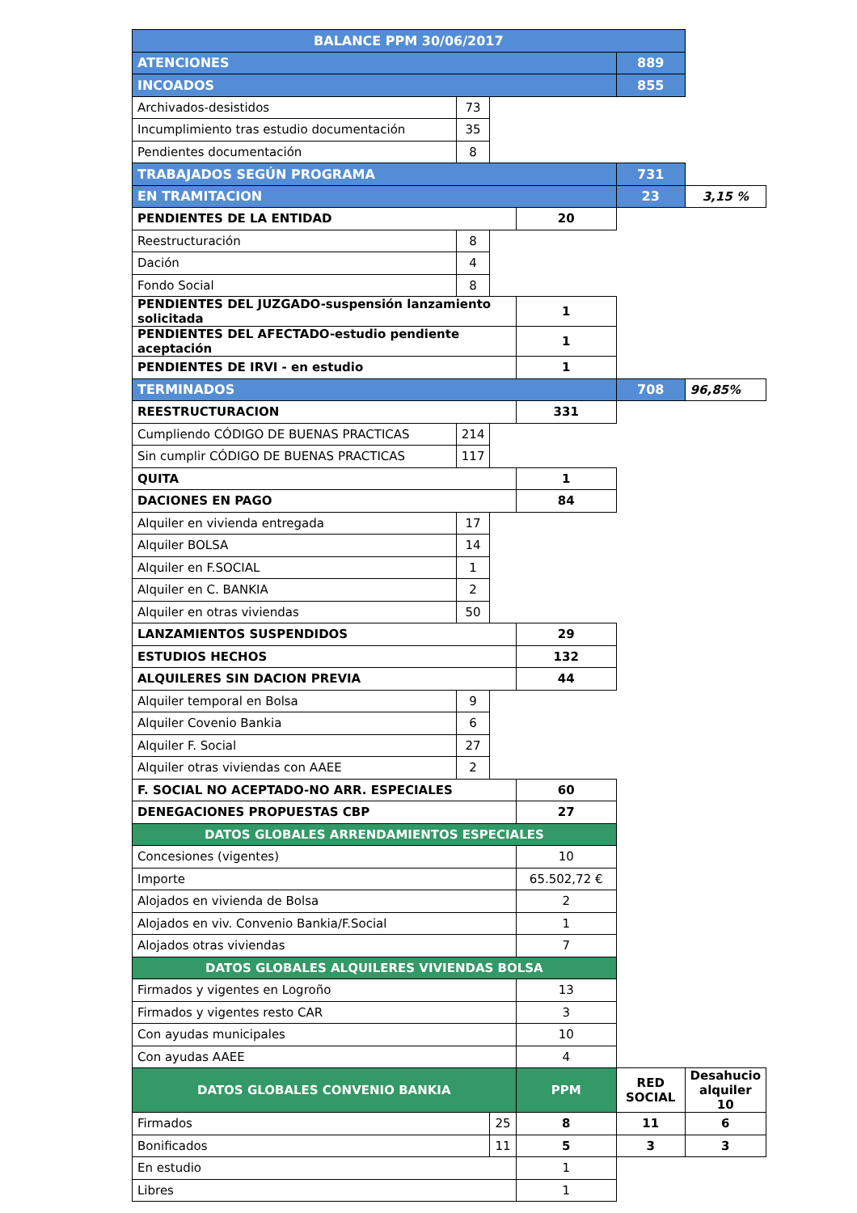| BALANCE PPM 30/06/2017 | | | | | |
| ATENCIONES | | | | 889 | |
| INCOADOS | | | | 855 | |
| Archivados-desistidos | 73 | | | | |
| Incumplimiento tras estudio documentación | 35 | | | | |
| Pendientes documentación | 8 | | | | |
| TRABAJADOS SEGÚN PROGRAMA | | | | 731 | |
| EN TRAMITACION | | | | 23 | 3,15 % |
| PENDIENTES DE LA ENTIDAD | | | 20 | | |
| Reestructuración | 8 | | | | |
| Dación | 4 | | | | |
| Fondo Social | 8 | | | | |
| PENDIENTES DEL JUZGADO-suspensión lanzamiento solicitada | | | 1 | | |
| PENDIENTES DEL AFECTADO-estudio pendiente aceptación | | | 1 | | |
| PENDIENTES DE IRVI - en estudio | | | 1 | | |
| TERMINADOS | | | | 708 | 96,85% |
| REESTRUCTURACION | | | 331 | | |
| Cumpliendo CÓDIGO DE BUENAS PRACTICAS | 214 | | | | |
| Sin cumplir CÓDIGO DE BUENAS PRACTICAS | 117 | | | | |
| QUITA | | | 1 | | |
| DACIONES EN PAGO | | | 84 | | |
| Alquiler en vivienda entregada | 17 | | | | |
| Alquiler BOLSA | 14 | | | | |
| Alquiler en F.SOCIAL | 1 | | | | |
| Alquiler en C. BANKIA | 2 | | | | |
| Alquiler en otras viviendas | 50 | | | | |
| LANZAMIENTOS SUSPENDIDOS | | | 29 | | |
| ESTUDIOS HECHOS | | | 132 | | |
| ALQUILERES SIN DACION PREVIA | | | 44 | | |
| Alquiler temporal en Bolsa | 9 | | | | |
| Alquiler Covenio Bankia | 6 | | | | |
| Alquiler F. Social | 27 | | | | |
| Alquiler otras viviendas con AAEE | 2 | | | | |
| F. SOCIAL NO ACEPTADO-NO ARR. ESPECIALES | | | 60 | | |
| DENEGACIONES PROPUESTAS CBP | | | 27 | | |
| DATOS GLOBALES ARRENDAMIENTOS ESPECIALES | | | | | |
| Concesiones (vigentes) | | | 10 | | |
| Importe | | | 65.502,72 € | | |
| Alojados en vivienda de Bolsa | | | 2 | | |
| Alojados en viv. Convenio Bankia/F.Social | | | 1 | | |
| Alojados otras viviendas | | | 7 | | |
| DATOS GLOBALES ALQUILERES VIVIENDAS BOLSA | | | | | |
| Firmados y vigentes en Logroño | | | 13 | | |
| Firmados y vigentes resto CAR | | | 3 | | |
| Con ayudas municipales | | | 10 | | |
| Con ayudas AAEE | | | 4 | | |
| DATOS GLOBALES CONVENIO BANKIA | | | PPM | RED SOCIAL | Desahucio alquiler 10 |
| Firmados | | 25 | 8 | 11 | 6 |
| Bonificados | | 11 | 5 | 3 | 3 |
| En estudio | | | 1 | | |
| Libres | | | 1 | | |